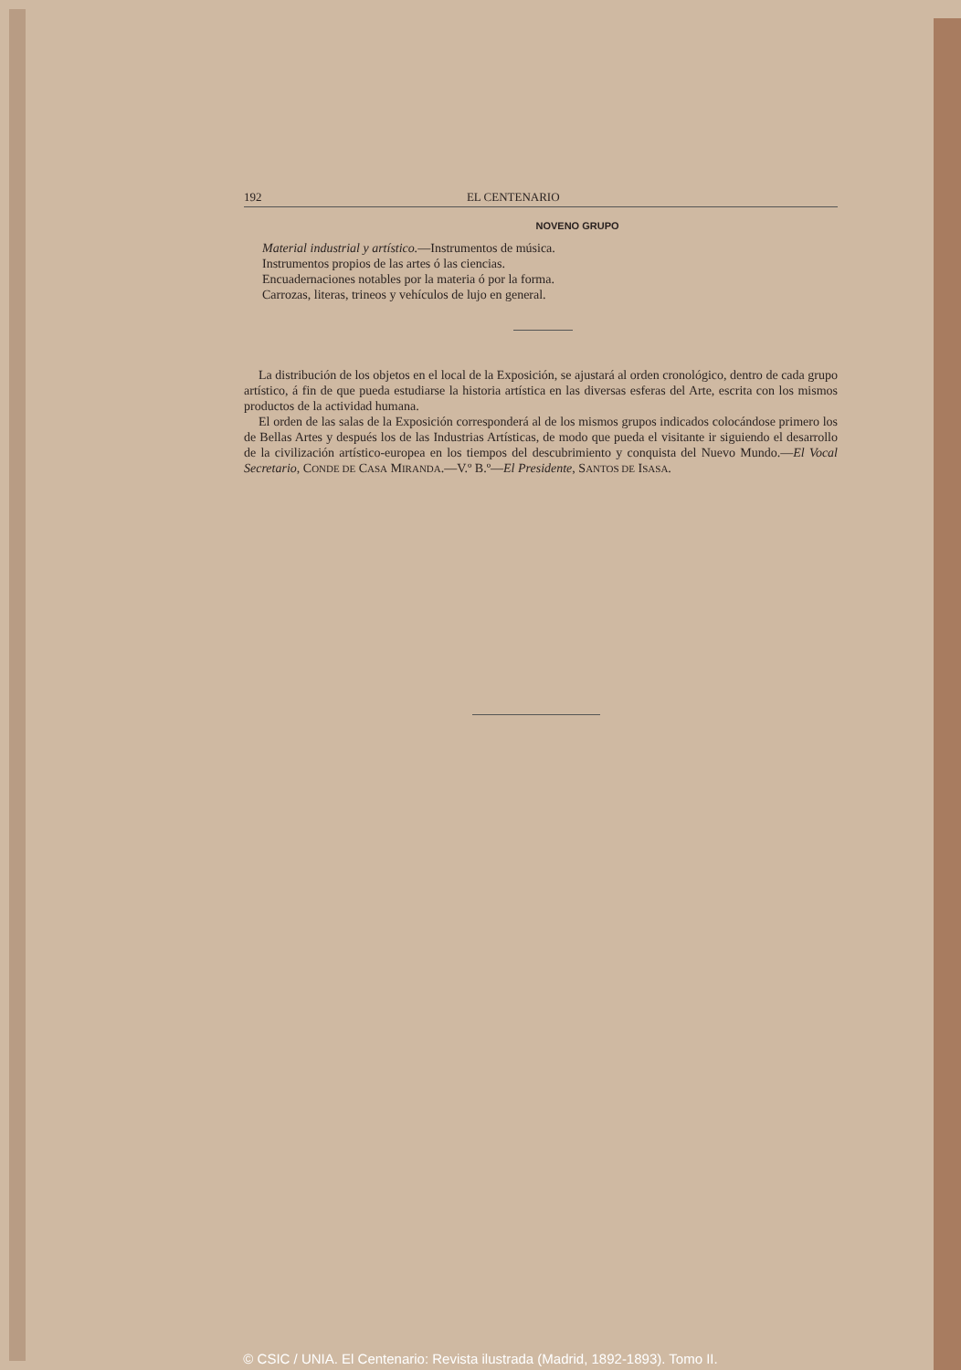192 EL CENTENARIO
NOVENO GRUPO
Material industrial y artístico.—Instrumentos de música.
Instrumentos propios de las artes ó las ciencias.
Encuadernaciones notables por la materia ó por la forma.
Carrozas, literas, trineos y vehículos de lujo en general.
La distribución de los objetos en el local de la Exposición, se ajustará al orden cronológico, dentro de cada grupo artístico, á fin de que pueda estudiarse la historia artística en las diversas esferas del Arte, escrita con los mismos productos de la actividad humana.
El orden de las salas de la Exposición corresponderá al de los mismos grupos indicados colocándose primero los de Bellas Artes y después los de las Industrias Artísticas, de modo que pueda el visitante ir siguiendo el desarrollo de la civilización artístico-europea en los tiempos del descubrimiento y conquista del Nuevo Mundo.—El Vocal Secretario, CONDE DE CASA MIRANDA.—V.º B.º—El Presidente, SANTOS DE ISASA.
© CSIC / UNIA. El Centenario: Revista ilustrada (Madrid, 1892-1893). Tomo II.